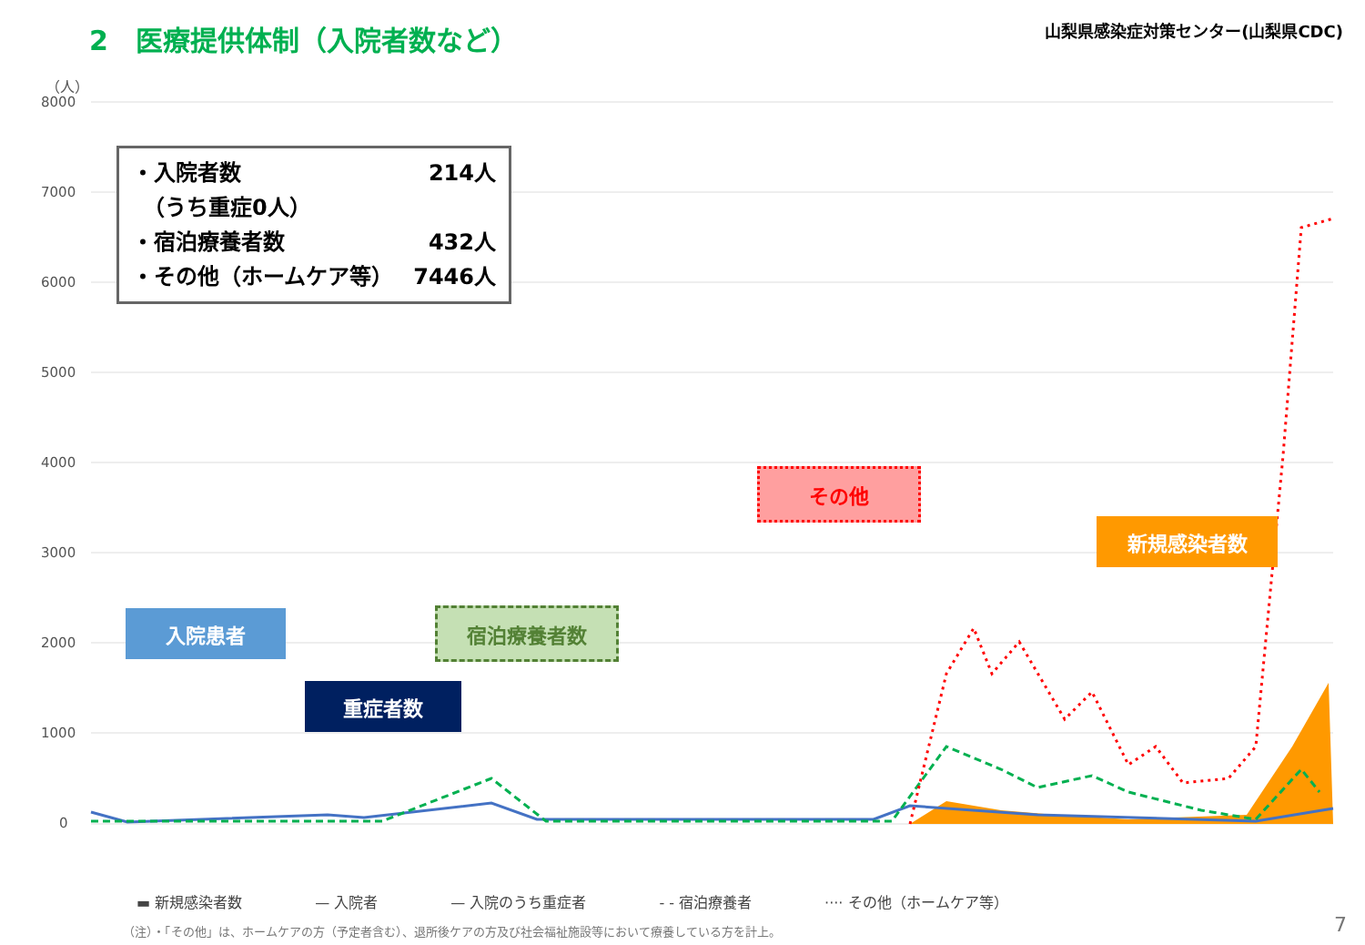2　医療提供体制（入院者数など）
山梨県感染症対策センター(山梨県CDC)
（人）
8000
7000
6000
5000
4000
3000
2000
1000
0
・入院者数 214人
　（うち重症0人）
・宿泊療養者数 432人
・その他（ホームケア等） 7446人
入院患者
重症者数
宿泊療養者数
その他
新規感染者数
▬ 新規感染者数 — 入院者 — 入院のうち重症者 - - 宿泊療養者 ···· その他（ホームケア等）
（注）・「その他」は、ホームケアの方（予定者含む）、退所後ケアの方及び社会福祉施設等において療養している方を計上。
7